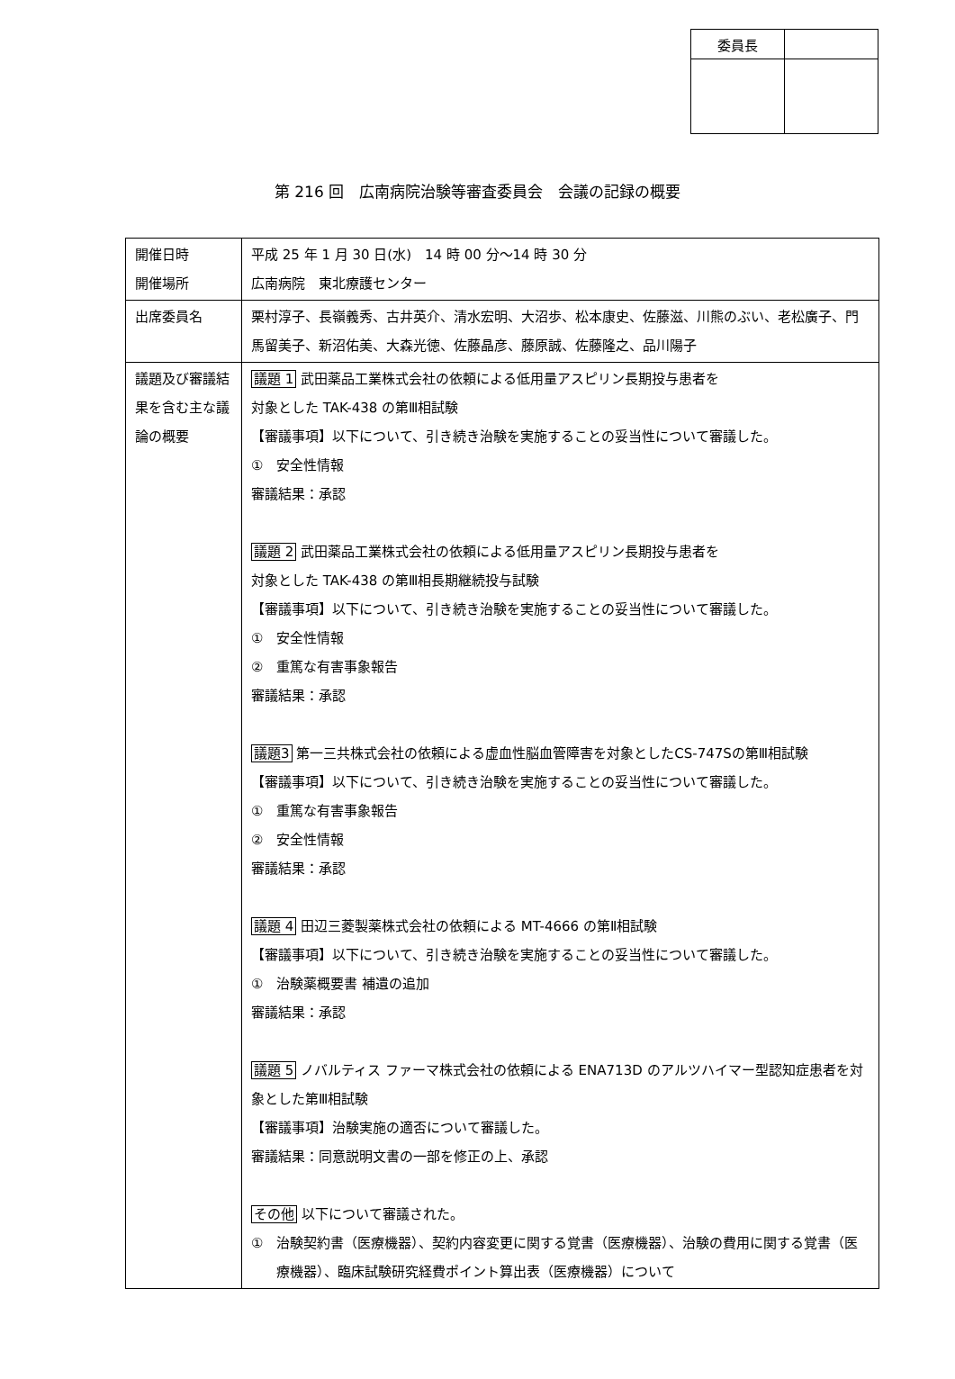| 委員長 | |
第 216 回　広南病院治験等審査委員会　会議の記録の概要
| 開催日時 開催場所 | 平成 25 年 1 月 30 日(水) 14 時 00 分～14 時 30 分 広南病院 東北療護センター |
| 出席委員名 | 栗村淳子、長嶺義秀、古井英介、清水宏明、大沼歩、松本康史、佐藤滋、川熊のぶい、老松廣子、門馬留美子、新沼佑美、大森光徳、佐藤晶彦、藤原誠、佐藤隆之、品川陽子 |
| 議題及び審議結果を含む主な議論の概要 | 議題 1 武田薬品工業株式会社の依頼による低用量アスピリン長期投与患者を 対象とした TAK-438 の第Ⅲ相試験 【審議事項】以下について、引き続き治験を実施することの妥当性について審議した。 ① 安全性情報 審議結果：承認 議題 2 武田薬品工業株式会社の依頼による低用量アスピリン長期投与患者を 対象とした TAK-438 の第Ⅲ相長期継続投与試験 【審議事項】以下について、引き続き治験を実施することの妥当性について審議した。 ① 安全性情報 ② 重篤な有害事象報告 審議結果：承認 議題3 第一三共株式会社の依頼による虚血性脳血管障害を対象としたCS-747Sの第Ⅲ相試験 【審議事項】以下について、引き続き治験を実施することの妥当性について審議した。 ① 重篤な有害事象報告 ② 安全性情報 審議結果：承認 議題 4 田辺三菱製薬株式会社の依頼による MT-4666 の第Ⅱ相試験 【審議事項】以下について、引き続き治験を実施することの妥当性について審議した。 ① 治験薬概要書 補遺の追加 審議結果：承認 議題 5 ノバルティス ファーマ株式会社の依頼による ENA713D のアルツハイマー型認知症患者を対象とした第Ⅲ相試験 【審議事項】治験実施の適否について審議した。 審議結果：同意説明文書の一部を修正の上、承認 その他 以下について審議された。 ① 治験契約書（医療機器）、契約内容変更に関する覚書（医療機器）、治験の費用に関する覚書（医療機器）、臨床試験研究経費ポイント算出表（医療機器）について |